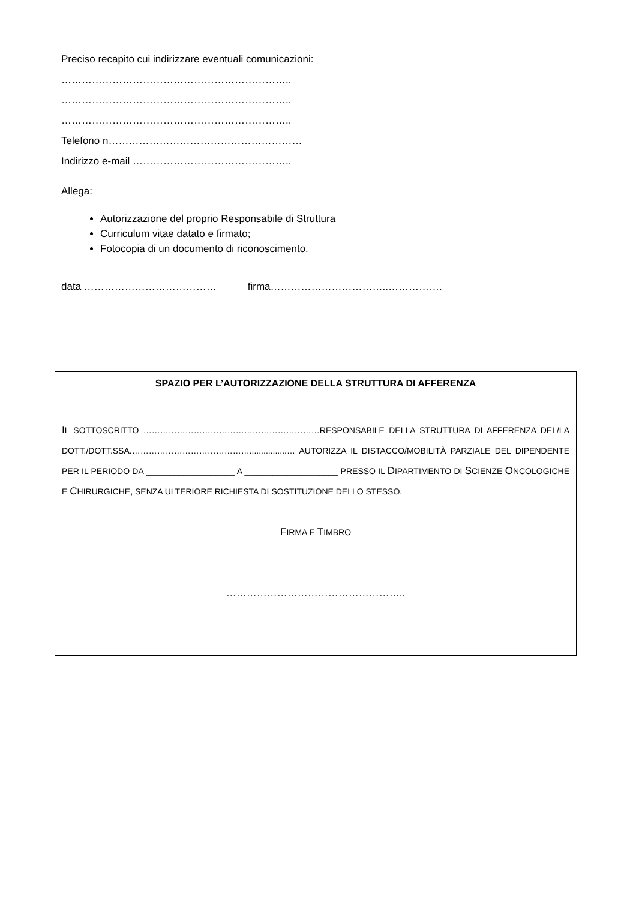Preciso recapito cui indirizzare eventuali comunicazioni:
…………………………………………………………..
…………………………………………………………..
…………………………………………………………..
Telefono n…………………………………………………
Indirizzo e-mail ………………………………………..
Allega:
Autorizzazione del proprio Responsabile di Struttura
Curriculum vitae datato e firmato;
Fotocopia di un documento di riconoscimento.
data ………………………………… firma……………………………..…………….
SPAZIO PER L’AUTORIZZAZIONE DELLA STRUTTURA DI AFFERENZA
IL SOTTOSCRITTO ………………………………………………………RESPONSABILE DELLA STRUTTURA DI AFFERENZA DEL/LA DOTT./DOTT.SSA.……………………………………................… AUTORIZZA IL DISTACCO/MOBILITÀ PARZIALE DEL DIPENDENTE PER IL PERIODO DA ___________________ A ____________________ PRESSO IL DIPARTIMENTO DI SCIENZE ONCOLOGICHE E CHIRURGICHE, SENZA ULTERIORE RICHIESTA DI SOSTITUZIONE DELLO STESSO.
FIRMA E TIMBRO
……………………………………………..